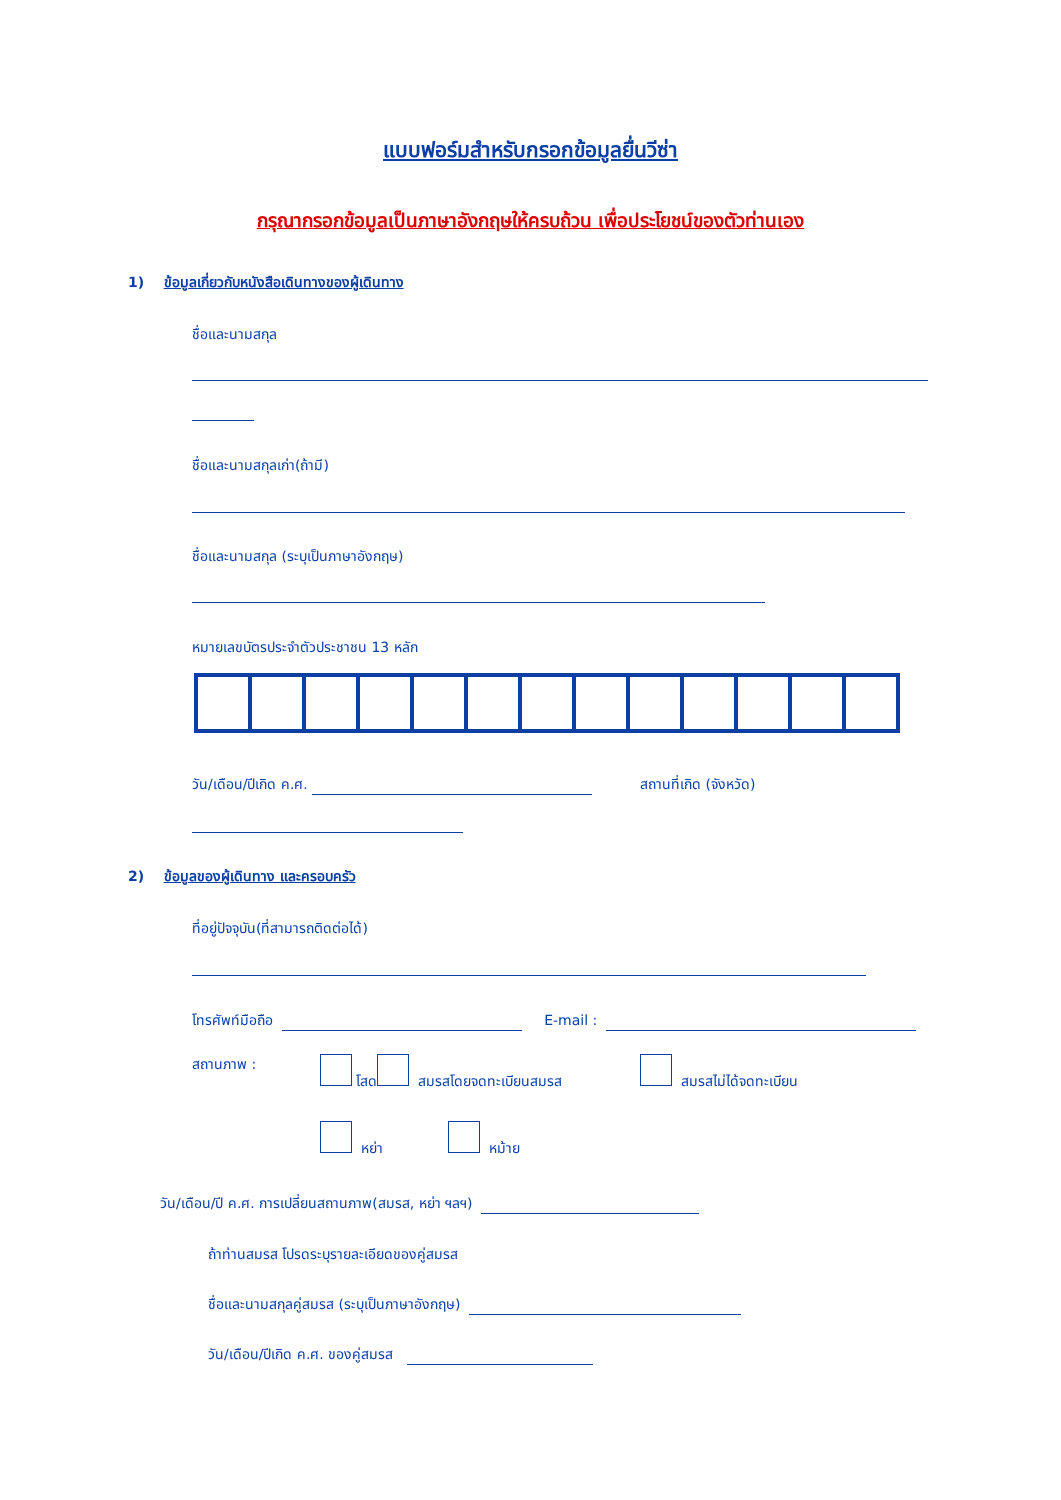แบบฟอร์มสำหรับกรอกข้อมูลยื่นวีซ่า
กรุณากรอกข้อมูลเป็นภาษาอังกฤษให้ครบถ้วน เพื่อประโยชน์ของตัวท่านเอง
1) ข้อมูลเกี่ยวกับหนังสือเดินทางของผู้เดินทาง
ชื่อและนามสกุล
ชื่อและนามสกุลเก่า(ถ้ามี)
ชื่อและนามสกุล (ระบุเป็นภาษาอังกฤษ)
หมายเลขบัตรประจำตัวประชาชน 13 หลัก
วัน/เดือน/ปีเกิด ค.ศ. สถานที่เกิด (จังหวัด)
2) ข้อมูลของผู้เดินทาง และครอบครัว
ที่อยู่ปัจจุบัน(ที่สามารถติดต่อได้)
โทรศัพท์มือถือ E-mail :
สถานภาพ : โสด สมรสโดยจดทะเบียนสมรส สมรสไม่ได้จดทะเบียน
หย่า หม้าย
วัน/เดือน/ปี ค.ศ. การเปลี่ยนสถานภาพ(สมรส, หย่า ฯลฯ)
ถ้าท่านสมรส โปรดระบุรายละเอียดของคู่สมรส
ชื่อและนามสกุลคู่สมรส (ระบุเป็นภาษาอังกฤษ)
วัน/เดือน/ปีเกิด ค.ศ. ของคู่สมรส